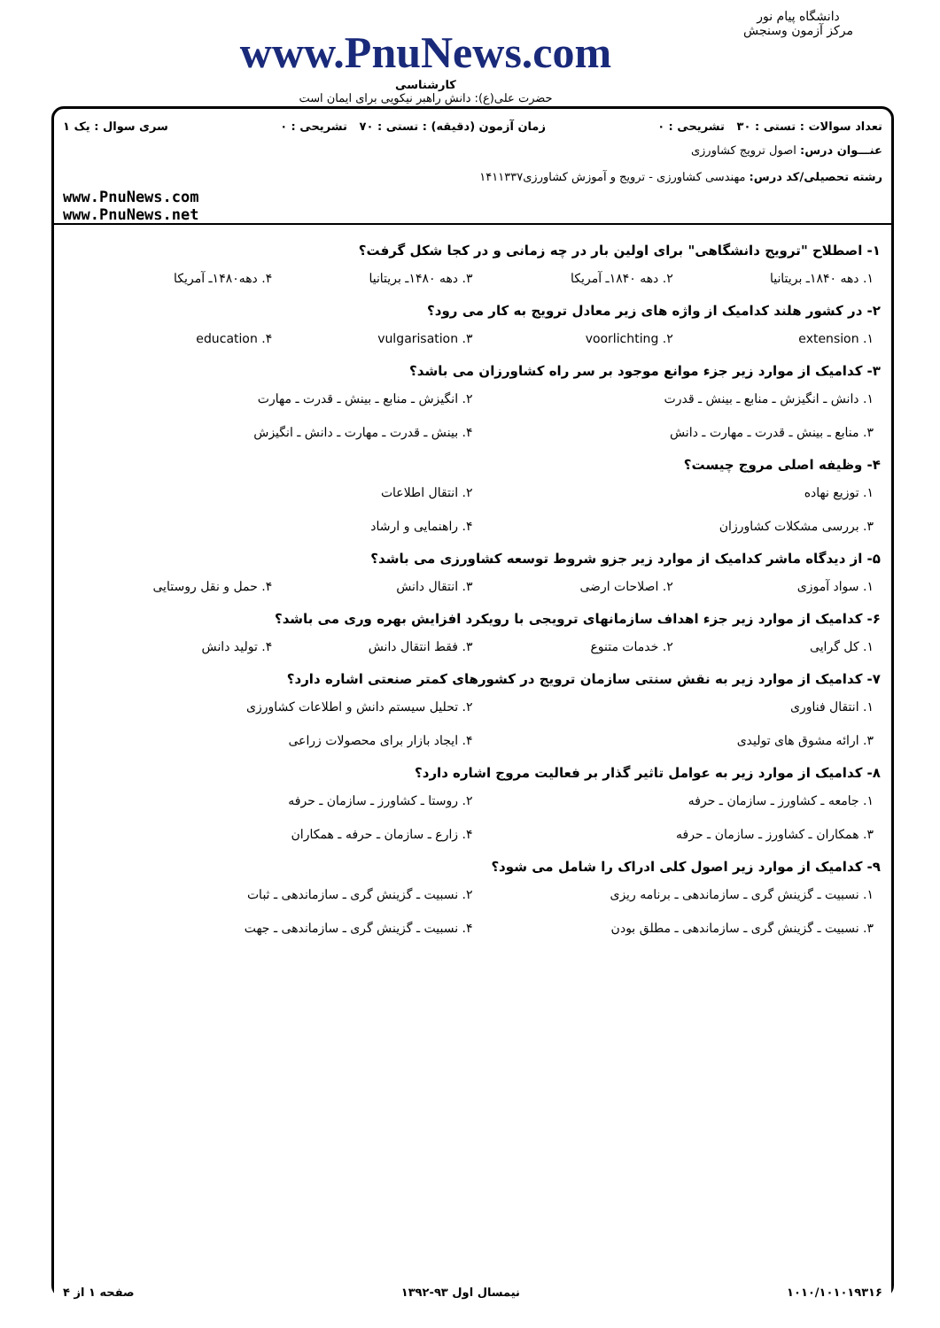دانشگاه پیام نور
مرکز آزمون وسنجش
www.PnuNews.com
کارشناسی
حضرت علی(ع): دانش راهبر نیکویی برای ایمان است
تعداد سوالات : تستی : ۳۰ تشریحی : ۰ زمان آزمون (دقیقه) : تستی : ۷۰ تشریحی : ۰ سری سوال : یک ۱
عنـــوان درس: اصول ترویج کشاورزی
رشته تحصیلی/کد درس: مهندسی کشاورزی - ترویج و آموزش کشاورزی۱۴۱۱۳۳۷
www.PnuNews.com
www.PnuNews.net
۱- اصطلاح "ترویج دانشگاهی" برای اولین بار در چه زمانی و در کجا شکل گرفت؟
۱. دهه ۱۸۴۰ـ بریتانیا ۲. دهه ۱۸۴۰ـ آمریکا ۳. دهه ۱۴۸۰ـ بریتانیا ۴. دهه۱۴۸۰ـ آمریکا
۲- در کشور هلند کدامیک از واژه های زیر معادل ترویج به کار می رود؟
۱. extension ۲. voorlichting ۳. vulgarisation ۴. education
۳- کدامیک از موارد زیر جزء موانع موجود بر سر راه کشاورزان می باشد؟
۱. دانش ـ انگیزش ـ منابع ـ بینش ـ قدرت ۲. انگیزش ـ منابع ـ بینش ـ قدرت ـ مهارت ۳. منابع ـ بینش ـ قدرت ـ مهارت ـ دانش ۴. بینش ـ قدرت ـ مهارت ـ دانش ـ انگیزش
۴- وظیفه اصلی مروج چیست؟
۱. توزیع نهاده ۲. انتقال اطلاعات ۳. بررسی مشکلات کشاورزان ۴. راهنمایی و ارشاد
۵- از دیدگاه ماشر کدامیک از موارد زیر جزو شروط توسعه کشاورزی می باشد؟
۱. سواد آموزی ۲. اصلاحات ارضی ۳. انتقال دانش ۴. حمل و نقل روستایی
۶- کدامیک از موارد زیر جزء اهداف سازمانهای ترویجی با رویکرد افزایش بهره وری می باشد؟
۱. کل گرایی ۲. خدمات متنوع ۳. فقط انتقال دانش ۴. تولید دانش
۷- کدامیک از موارد زیر به نقش سنتی سازمان ترویج در کشورهای کمتر صنعتی اشاره دارد؟
۱. انتقال فناوری ۲. تحلیل سیستم دانش و اطلاعات کشاورزی ۳. ارائه مشوق های تولیدی ۴. ایجاد بازار برای محصولات زراعی
۸- کدامیک از موارد زیر به عوامل تاثیر گذار بر فعالیت مروج اشاره دارد؟
۱. جامعه ـ کشاورز ـ سازمان ـ حرفه ۲. روستا ـ کشاورز ـ سازمان ـ حرفه ۳. همکاران ـ کشاورز ـ سازمان ـ حرفه ۴. زارع ـ سازمان ـ حرفه ـ همکاران
۹- کدامیک از موارد زیر اصول کلی ادراک را شامل می شود؟
۱. نسبیت ـ گزینش گری ـ سازماندهی ـ برنامه ریزی ۲. نسبیت ـ گزینش گری ـ سازماندهی ـ ثبات ۳. نسبیت ـ گزینش گری ـ سازماندهی ـ مطلق بودن ۴. نسبیت ـ گزینش گری ـ سازماندهی ـ جهت
۱۰۱۰/۱۰۱۰۱۹۳۱۶ نیمسال اول ۹۳-۱۳۹۲ صفحه ۱ از ۴